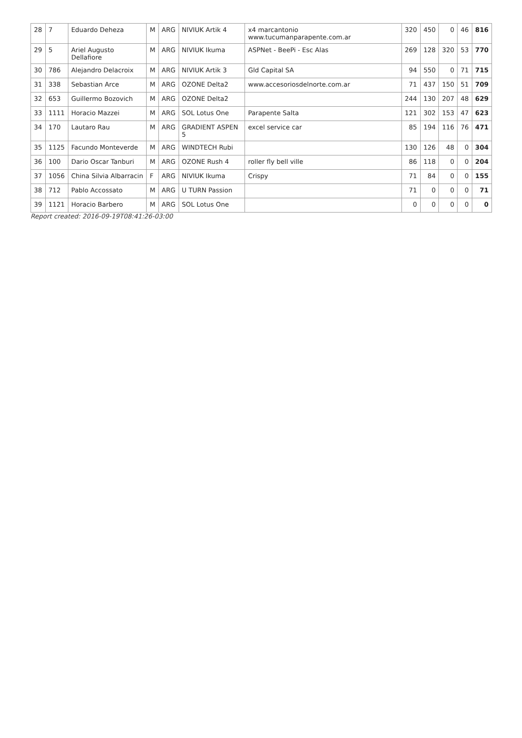| 28 | 7 | Eduardo Deheza | M | ARG | NIVIUK Artik 4 | x4 marcantonio www.tucumanparapente.com.ar | 320 | 450 | 0 | 46 | 816 |
| 29 | 5 | Ariel Augusto Dellafiore | M | ARG | NIVIUK Ikuma | ASPNet - BeePi - Esc Alas | 269 | 128 | 320 | 53 | 770 |
| 30 | 786 | Alejandro Delacroix | M | ARG | NIVIUK Artik 3 | Gld Capital SA | 94 | 550 | 0 | 71 | 715 |
| 31 | 338 | Sebastian Arce | M | ARG | OZONE Delta2 | www.accesoriosdelnorte.com.ar | 71 | 437 | 150 | 51 | 709 |
| 32 | 653 | Guillermo Bozovich | M | ARG | OZONE Delta2 | | 244 | 130 | 207 | 48 | 629 |
| 33 | 1111 | Horacio Mazzei | M | ARG | SOL Lotus One | Parapente Salta | 121 | 302 | 153 | 47 | 623 |
| 34 | 170 | Lautaro Rau | M | ARG | GRADIENT ASPEN 5 | excel service car | 85 | 194 | 116 | 76 | 471 |
| 35 | 1125 | Facundo Monteverde | M | ARG | WINDTECH Rubi | | 130 | 126 | 48 | 0 | 304 |
| 36 | 100 | Dario Oscar Tanburi | M | ARG | OZONE Rush 4 | roller fly bell ville | 86 | 118 | 0 | 0 | 204 |
| 37 | 1056 | China Silvia Albarracin | F | ARG | NIVIUK Ikuma | Crispy | 71 | 84 | 0 | 0 | 155 |
| 38 | 712 | Pablo Accossato | M | ARG | U TURN Passion | | 71 | 0 | 0 | 0 | 71 |
| 39 | 1121 | Horacio Barbero | M | ARG | SOL Lotus One | | 0 | 0 | 0 | 0 | 0 |
Report created: 2016-09-19T08:41:26-03:00